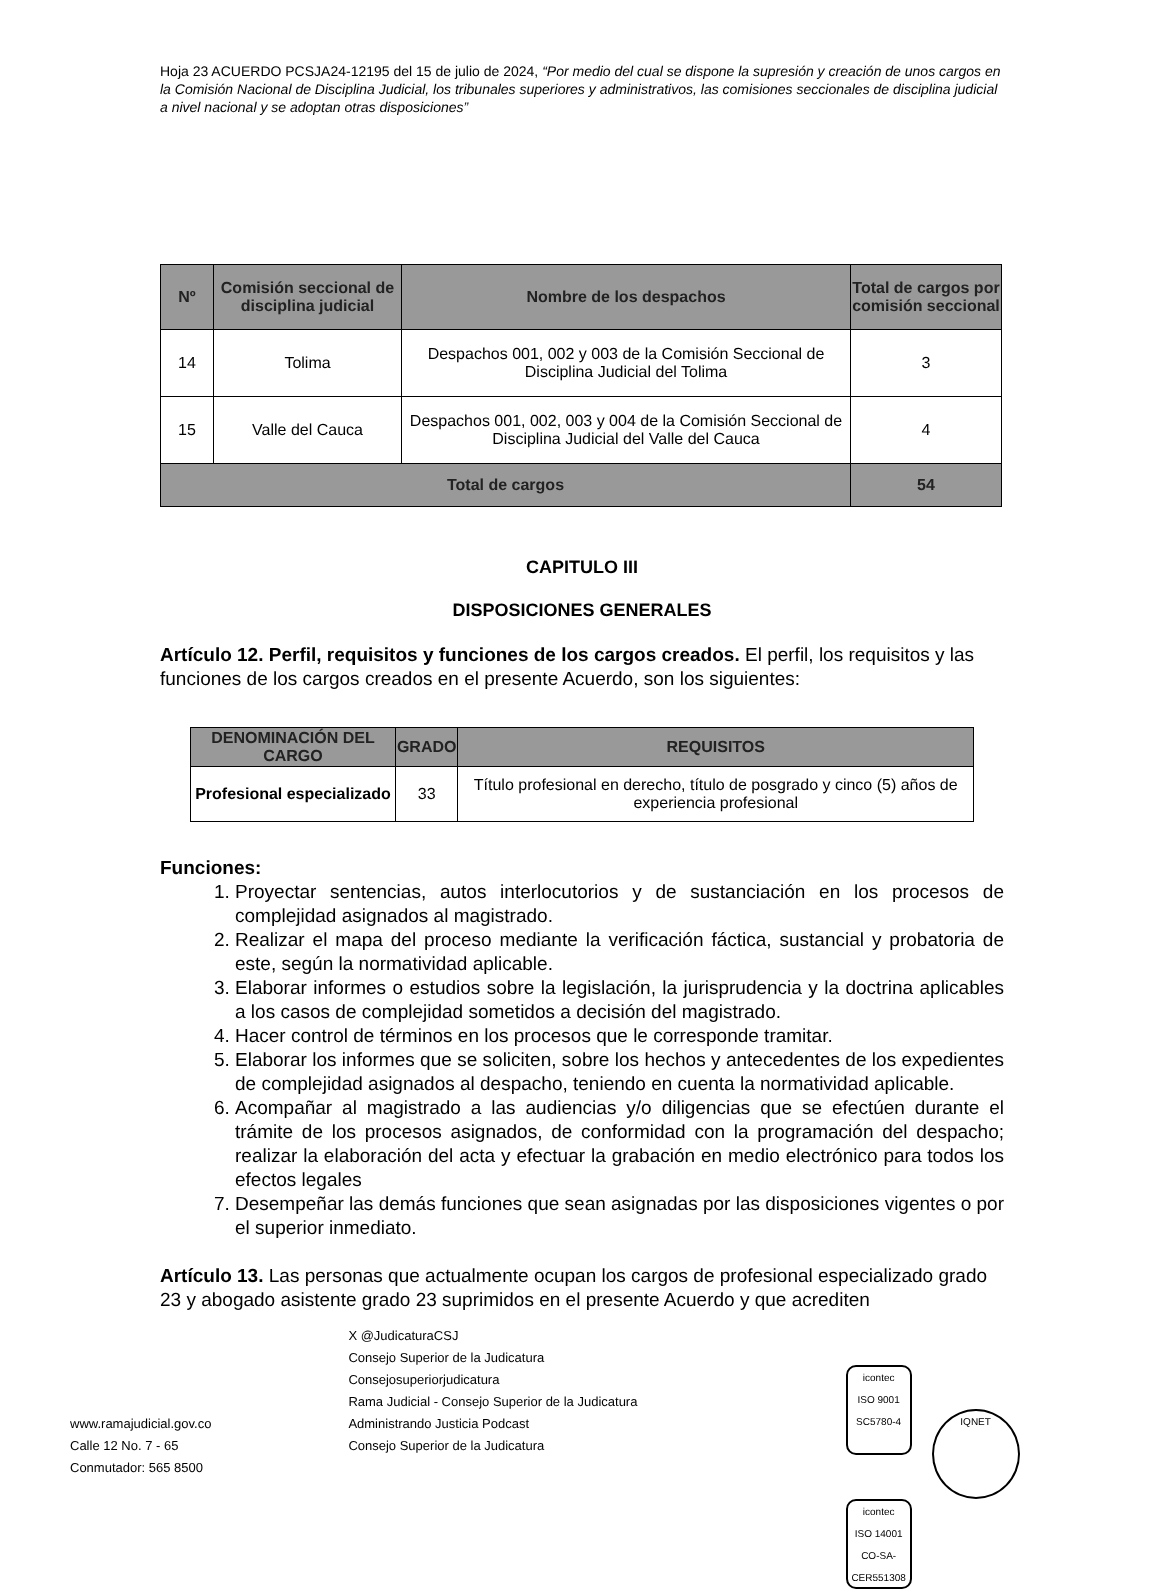Hoja 23 ACUERDO PCSJA24-12195 del 15 de julio de 2024, “Por medio del cual se dispone la supresión y creación de unos cargos en la Comisión Nacional de Disciplina Judicial, los tribunales superiores y administrativos, las comisiones seccionales de disciplina judicial a nivel nacional y se adoptan otras disposiciones”
| Nº | Comisión seccional de disciplina judicial | Nombre de los despachos | Total de cargos por comisión seccional |
| --- | --- | --- | --- |
| 14 | Tolima | Despachos 001, 002 y 003 de la Comisión Seccional de Disciplina Judicial del Tolima | 3 |
| 15 | Valle del Cauca | Despachos 001, 002, 003 y 004 de la Comisión Seccional de Disciplina Judicial del Valle del Cauca | 4 |
| Total de cargos | | | 54 |
CAPITULO III
DISPOSICIONES GENERALES
Artículo 12. Perfil, requisitos y funciones de los cargos creados. El perfil, los requisitos y las funciones de los cargos creados en el presente Acuerdo, son los siguientes:
| DENOMINACIÓN DEL CARGO | GRADO | REQUISITOS |
| --- | --- | --- |
| Profesional especializado | 33 | Título profesional en derecho, título de posgrado y cinco (5) años de experiencia profesional |
Funciones:
1. Proyectar sentencias, autos interlocutorios y de sustanciación en los procesos de complejidad asignados al magistrado.
2. Realizar el mapa del proceso mediante la verificación fáctica, sustancial y probatoria de este, según la normatividad aplicable.
3. Elaborar informes o estudios sobre la legislación, la jurisprudencia y la doctrina aplicables a los casos de complejidad sometidos a decisión del magistrado.
4. Hacer control de términos en los procesos que le corresponde tramitar.
5. Elaborar los informes que se soliciten, sobre los hechos y antecedentes de los expedientes de complejidad asignados al despacho, teniendo en cuenta la normatividad aplicable.
6. Acompañar al magistrado a las audiencias y/o diligencias que se efectúen durante el trámite de los procesos asignados, de conformidad con la programación del despacho; realizar la elaboración del acta y efectuar la grabación en medio electrónico para todos los efectos legales
7. Desempeñar las demás funciones que sean asignadas por las disposiciones vigentes o por el superior inmediato.
Artículo 13. Las personas que actualmente ocupan los cargos de profesional especializado grado 23 y abogado asistente grado 23 suprimidos en el presente Acuerdo y que acrediten
www.ramajudicial.gov.co
Calle 12 No. 7 - 65
Conmutador: 565 8500
X @JudicaturaCSJ
Consejo Superior de la Judicatura
Consejosuperiorjudicatura
Rama Judicial - Consejo Superior de la Judicatura
Administrando Justicia Podcast
Consejo Superior de la Judicatura
icontec
ISO 9001
SC5780-4 IQNET icontec
ISO 14001
CO-SA-CER551308